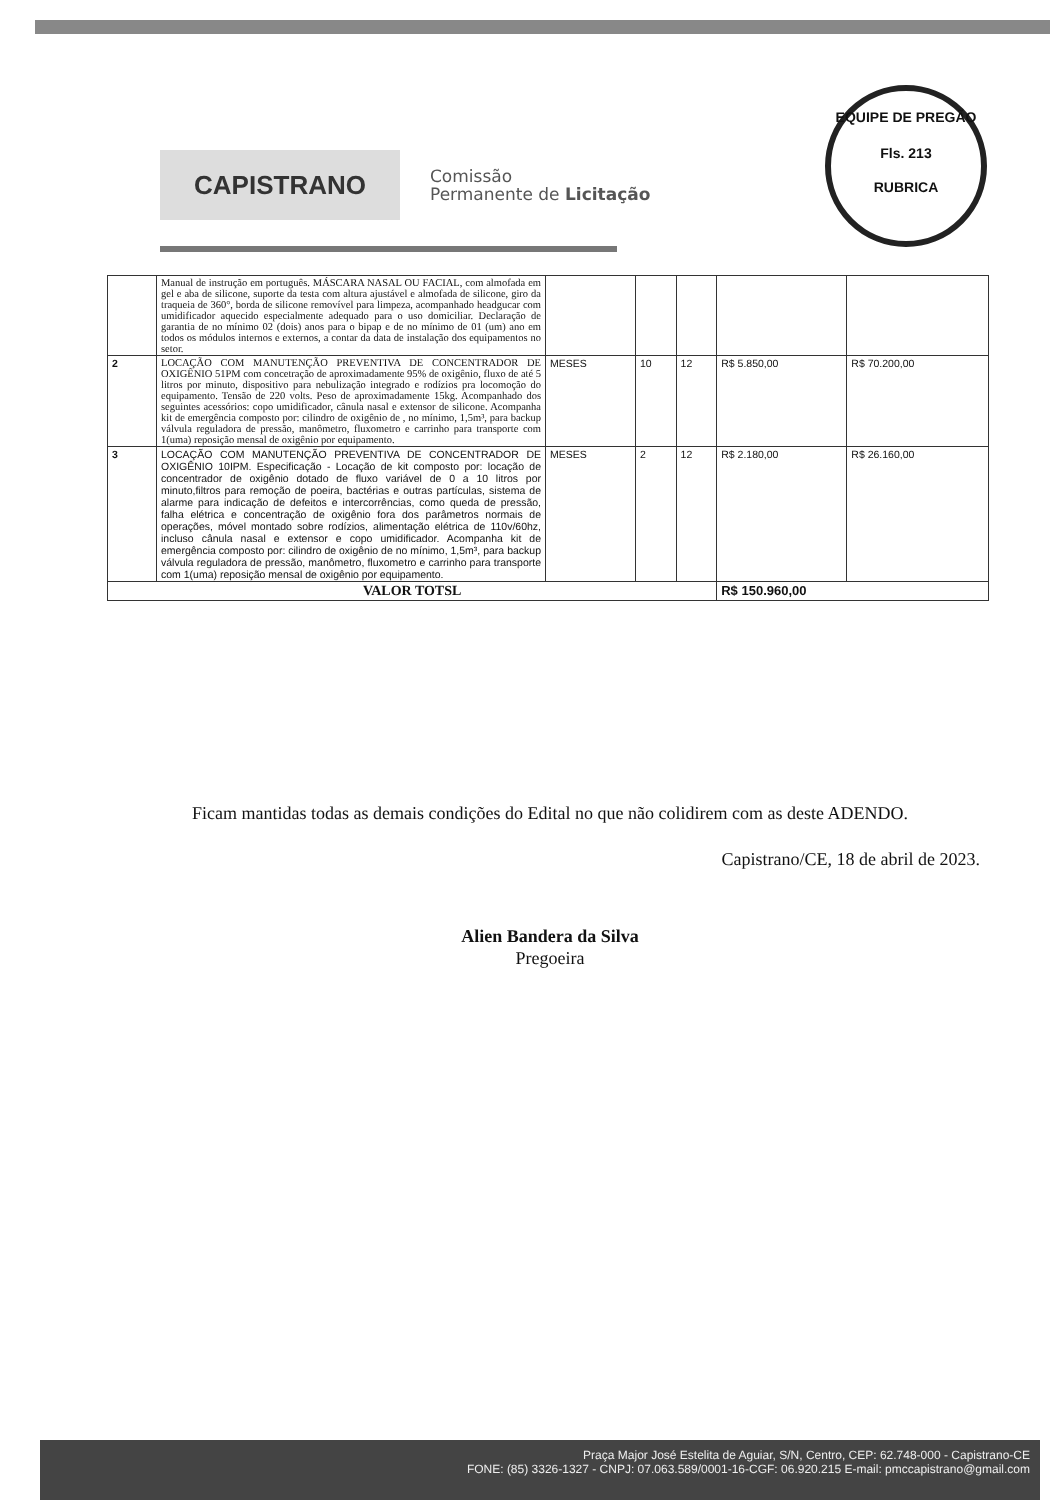CAPISTRANO
Comissão
Permanente de Licitação
EQUIPE DE PREGÃO
Fls. 213
RUBRICA
| | Manual de instrução em português. MÁSCARA NASAL OU FACIAL, com almofada em gel e aba de silicone, suporte da testa com altura ajustável e almofada de silicone, giro da traqueia de 360°, borda de silicone removível para limpeza, acompanhado headgucar com umidificador aquecido especialmente adequado para o uso domiciliar. Declaração de garantia de no mínimo 02 (dois) anos para o bipap e de no mínimo de 01 (um) ano em todos os módulos internos e externos, a contar da data de instalação dos equipamentos no setor. | | | | | |
| 2 | LOCAÇÃO COM MANUTENÇÃO PREVENTIVA DE CONCENTRADOR DE OXIGÊNIO 51PM com concetração de aproximadamente 95% de oxigênio, fluxo de até 5 litros por minuto, dispositivo para nebulização integrado e rodízios pra locomoção do equipamento. Tensão de 220 volts. Peso de aproximadamente 15kg. Acompanhado dos seguintes acessórios: copo umidificador, cânula nasal e extensor de silicone. Acompanha kit de emergência composto por: cilindro de oxigênio de , no mínimo, 1,5m³, para backup válvula reguladora de pressão, manômetro, fluxometro e carrinho para transporte com 1(uma) reposição mensal de oxigênio por equipamento. | MESES | 10 | 12 | R$ 5.850,00 | R$ 70.200,00 |
| 3 | LOCAÇÃO COM MANUTENÇÃO PREVENTIVA DE CONCENTRADOR DE OXIGÊNIO 10IPM. Especificação - Locação de kit composto por: locação de concentrador de oxigênio dotado de fluxo variável de 0 a 10 litros por minuto,filtros para remoção de poeira, bactérias e outras partículas, sistema de alarme para indicação de defeitos e intercorrências, como queda de pressão, falha elétrica e concentração de oxigênio fora dos parâmetros normais de operações, móvel montado sobre rodízios, alimentação elétrica de 110v/60hz, incluso cânula nasal e extensor e copo umidificador. Acompanha kit de emergência composto por: cilindro de oxigênio de no mínimo, 1,5m³, para backup válvula reguladora de pressão, manômetro, fluxometro e carrinho para transporte com 1(uma) reposição mensal de oxigênio por equipamento. | MESES | 2 | 12 | R$ 2.180,00 | R$ 26.160,00 |
| VALOR TOTSL | | | | | R$ 150.960,00 | |
Ficam mantidas todas as demais condições do Edital no que não colidirem com as deste ADENDO.
Capistrano/CE, 18 de abril de 2023.
Alien Bandera da Silva
Pregoeira
Praça Major José Estelita de Aguiar, S/N, Centro, CEP: 62.748-000 - Capistrano-CE
FONE: (85) 3326-1327 - CNPJ: 07.063.589/0001-16-CGF: 06.920.215 E-mail: pmccapistrano@gmail.com